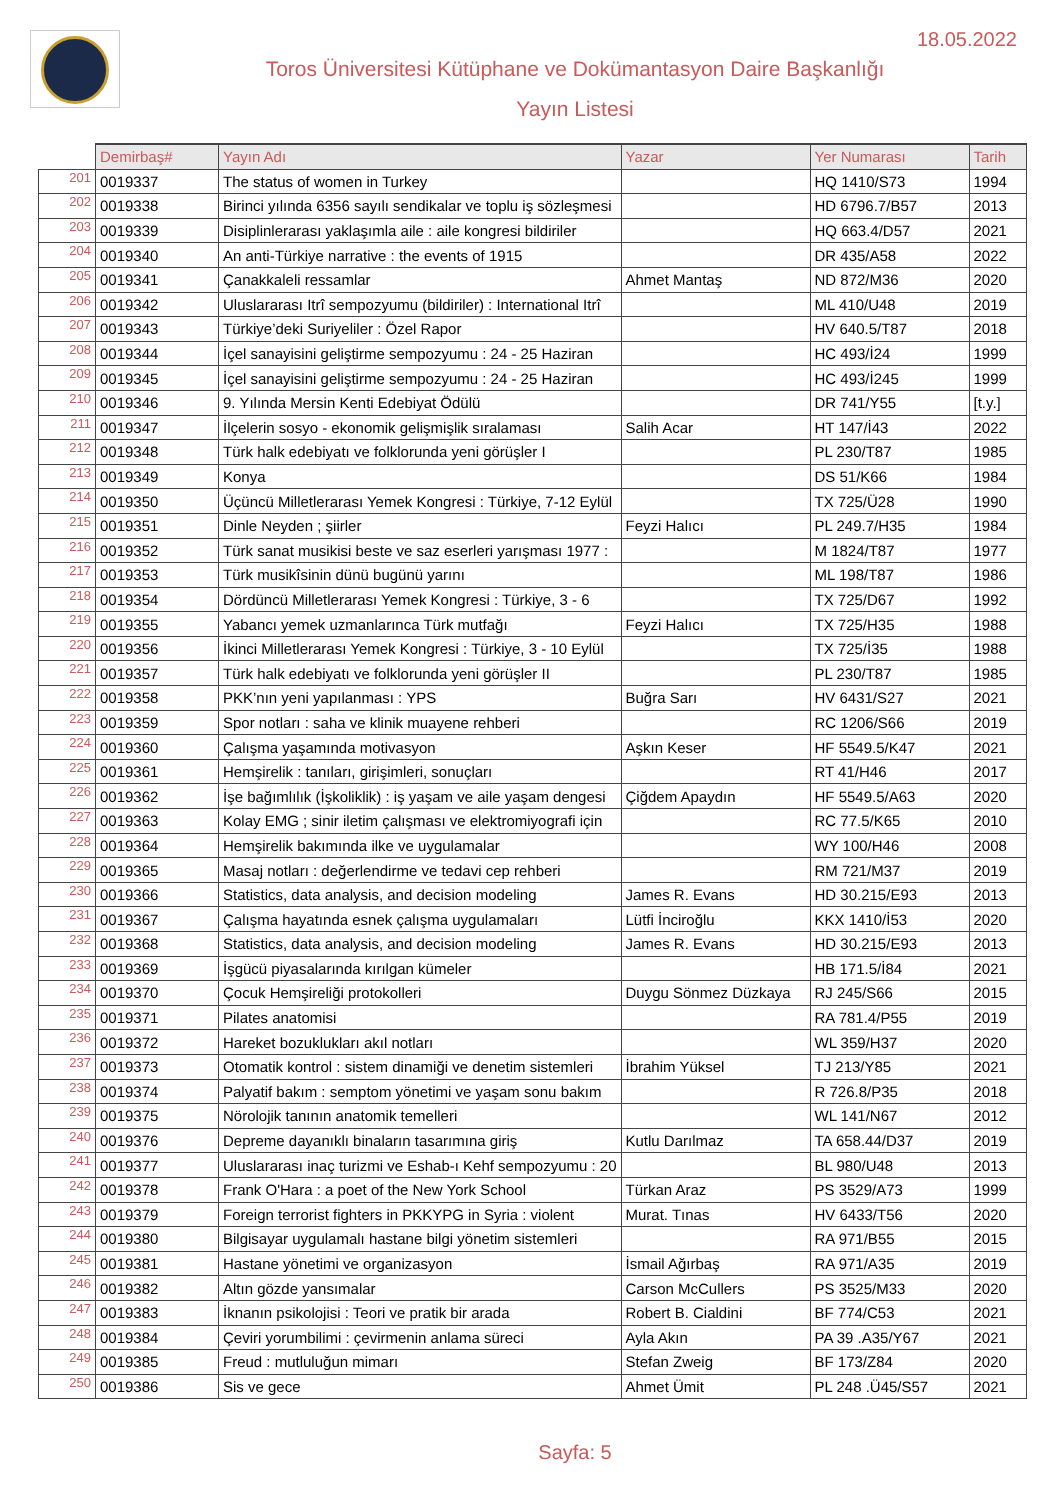18.05.2022
Toros Üniversitesi Kütüphane ve Dokümantasyon Daire Başkanlığı
Yayın Listesi
| | Demirbaş# | Yayın Adı | Yazar | Yer Numarası | Tarih |
| --- | --- | --- | --- | --- | --- |
| 201 | 0019337 | The status of women in Turkey | | HQ 1410/S73 | 1994 |
| 202 | 0019338 | Birinci yılında 6356 sayılı sendikalar ve toplu iş sözleşmesi | | HD 6796.7/B57 | 2013 |
| 203 | 0019339 | Disiplinlerarası yaklaşımla aile : aile kongresi bildiriler | | HQ 663.4/D57 | 2021 |
| 204 | 0019340 | An anti-Türkiye narrative : the events of 1915 | | DR 435/A58 | 2022 |
| 205 | 0019341 | Çanakkaleli ressamlar | Ahmet Mantaş | ND 872/M36 | 2020 |
| 206 | 0019342 | Uluslararası Itrî sempozyumu (bildiriler) : International Itrî | | ML 410/U48 | 2019 |
| 207 | 0019343 | Türkiye’deki Suriyeliler : Özel Rapor | | HV 640.5/T87 | 2018 |
| 208 | 0019344 | İçel sanayisini geliştirme sempozyumu : 24 - 25 Haziran | | HC 493/İ24 | 1999 |
| 209 | 0019345 | İçel sanayisini geliştirme sempozyumu : 24 - 25 Haziran | | HC 493/İ245 | 1999 |
| 210 | 0019346 | 9. Yılında Mersin Kenti Edebiyat Ödülü | | DR 741/Y55 | [t.y.] |
| 211 | 0019347 | İlçelerin sosyo - ekonomik gelişmişlik sıralaması | Salih Acar | HT 147/İ43 | 2022 |
| 212 | 0019348 | Türk halk edebiyatı ve folklorunda yeni görüşler I | | PL 230/T87 | 1985 |
| 213 | 0019349 | Konya | | DS 51/K66 | 1984 |
| 214 | 0019350 | Üçüncü Milletlerarası Yemek Kongresi : Türkiye, 7-12 Eylül | | TX 725/Ü28 | 1990 |
| 215 | 0019351 | Dinle Neyden ; şiirler | Feyzi Halıcı | PL 249.7/H35 | 1984 |
| 216 | 0019352 | Türk sanat musikisi beste ve saz eserleri yarışması 1977 : | | M 1824/T87 | 1977 |
| 217 | 0019353 | Türk musikîsinin dünü bugünü yarını | | ML 198/T87 | 1986 |
| 218 | 0019354 | Dördüncü Milletlerarası Yemek Kongresi : Türkiye, 3 - 6 | | TX 725/D67 | 1992 |
| 219 | 0019355 | Yabancı yemek uzmanlarınca Türk mutfağı | Feyzi Halıcı | TX 725/H35 | 1988 |
| 220 | 0019356 | İkinci Milletlerarası Yemek Kongresi : Türkiye, 3 - 10 Eylül | | TX 725/İ35 | 1988 |
| 221 | 0019357 | Türk halk edebiyatı ve folklorunda yeni görüşler II | | PL 230/T87 | 1985 |
| 222 | 0019358 | PKK’nın yeni yapılanması : YPS | Buğra Sarı | HV 6431/S27 | 2021 |
| 223 | 0019359 | Spor notları : saha ve klinik muayene rehberi | | RC 1206/S66 | 2019 |
| 224 | 0019360 | Çalışma yaşamında motivasyon | Aşkın Keser | HF 5549.5/K47 | 2021 |
| 225 | 0019361 | Hemşirelik : tanıları, girişimleri, sonuçları | | RT 41/H46 | 2017 |
| 226 | 0019362 | İşe bağımlılık (İşkoliklik) : iş yaşam ve aile yaşam dengesi | Çiğdem Apaydın | HF 5549.5/A63 | 2020 |
| 227 | 0019363 | Kolay EMG ; sinir iletim çalışması ve elektromiyografi için | | RC 77.5/K65 | 2010 |
| 228 | 0019364 | Hemşirelik bakımında ilke ve uygulamalar | | WY 100/H46 | 2008 |
| 229 | 0019365 | Masaj notları : değerlendirme ve tedavi cep rehberi | | RM 721/M37 | 2019 |
| 230 | 0019366 | Statistics, data analysis, and decision modeling | James R. Evans | HD 30.215/E93 | 2013 |
| 231 | 0019367 | Çalışma hayatında esnek çalışma uygulamaları | Lütfi İnciroğlu | KKX 1410/İ53 | 2020 |
| 232 | 0019368 | Statistics, data analysis, and decision modeling | James R. Evans | HD 30.215/E93 | 2013 |
| 233 | 0019369 | İşgücü piyasalarında kırılgan kümeler | | HB 171.5/İ84 | 2021 |
| 234 | 0019370 | Çocuk Hemşireliği protokolleri | Duygu Sönmez Düzkaya | RJ 245/S66 | 2015 |
| 235 | 0019371 | Pilates anatomisi | | RA 781.4/P55 | 2019 |
| 236 | 0019372 | Hareket bozuklukları akıl notları | | WL 359/H37 | 2020 |
| 237 | 0019373 | Otomatik kontrol : sistem dinamiği ve denetim sistemleri | İbrahim Yüksel | TJ 213/Y85 | 2021 |
| 238 | 0019374 | Palyatif bakım : semptom yönetimi ve yaşam sonu bakım | | R 726.8/P35 | 2018 |
| 239 | 0019375 | Nörolojik tanının anatomik temelleri | | WL 141/N67 | 2012 |
| 240 | 0019376 | Depreme dayanıklı binaların tasarımına giriş | Kutlu Darılmaz | TA 658.44/D37 | 2019 |
| 241 | 0019377 | Uluslararası inaç turizmi ve Eshab-ı Kehf sempozyumu : 20 | | BL 980/U48 | 2013 |
| 242 | 0019378 | Frank O'Hara : a poet of the New York School | Türkan Araz | PS 3529/A73 | 1999 |
| 243 | 0019379 | Foreign terrorist fighters in PKKYPG in Syria : violent | Murat. Tınas | HV 6433/T56 | 2020 |
| 244 | 0019380 | Bilgisayar uygulamalı hastane bilgi yönetim sistemleri | | RA 971/B55 | 2015 |
| 245 | 0019381 | Hastane yönetimi ve organizasyon | İsmail Ağırbaş | RA 971/A35 | 2019 |
| 246 | 0019382 | Altın gözde yansımalar | Carson McCullers | PS 3525/M33 | 2020 |
| 247 | 0019383 | İknanın psikolojisi : Teori ve pratik bir arada | Robert B. Cialdini | BF 774/C53 | 2021 |
| 248 | 0019384 | Çeviri yorumbilimi : çevirmenin anlama süreci | Ayla Akın | PA 39 .A35/Y67 | 2021 |
| 249 | 0019385 | Freud : mutluluğun mimarı | Stefan Zweig | BF 173/Z84 | 2020 |
| 250 | 0019386 | Sis ve gece | Ahmet Ümit | PL 248 .Ü45/S57 | 2021 |
Sayfa: 5